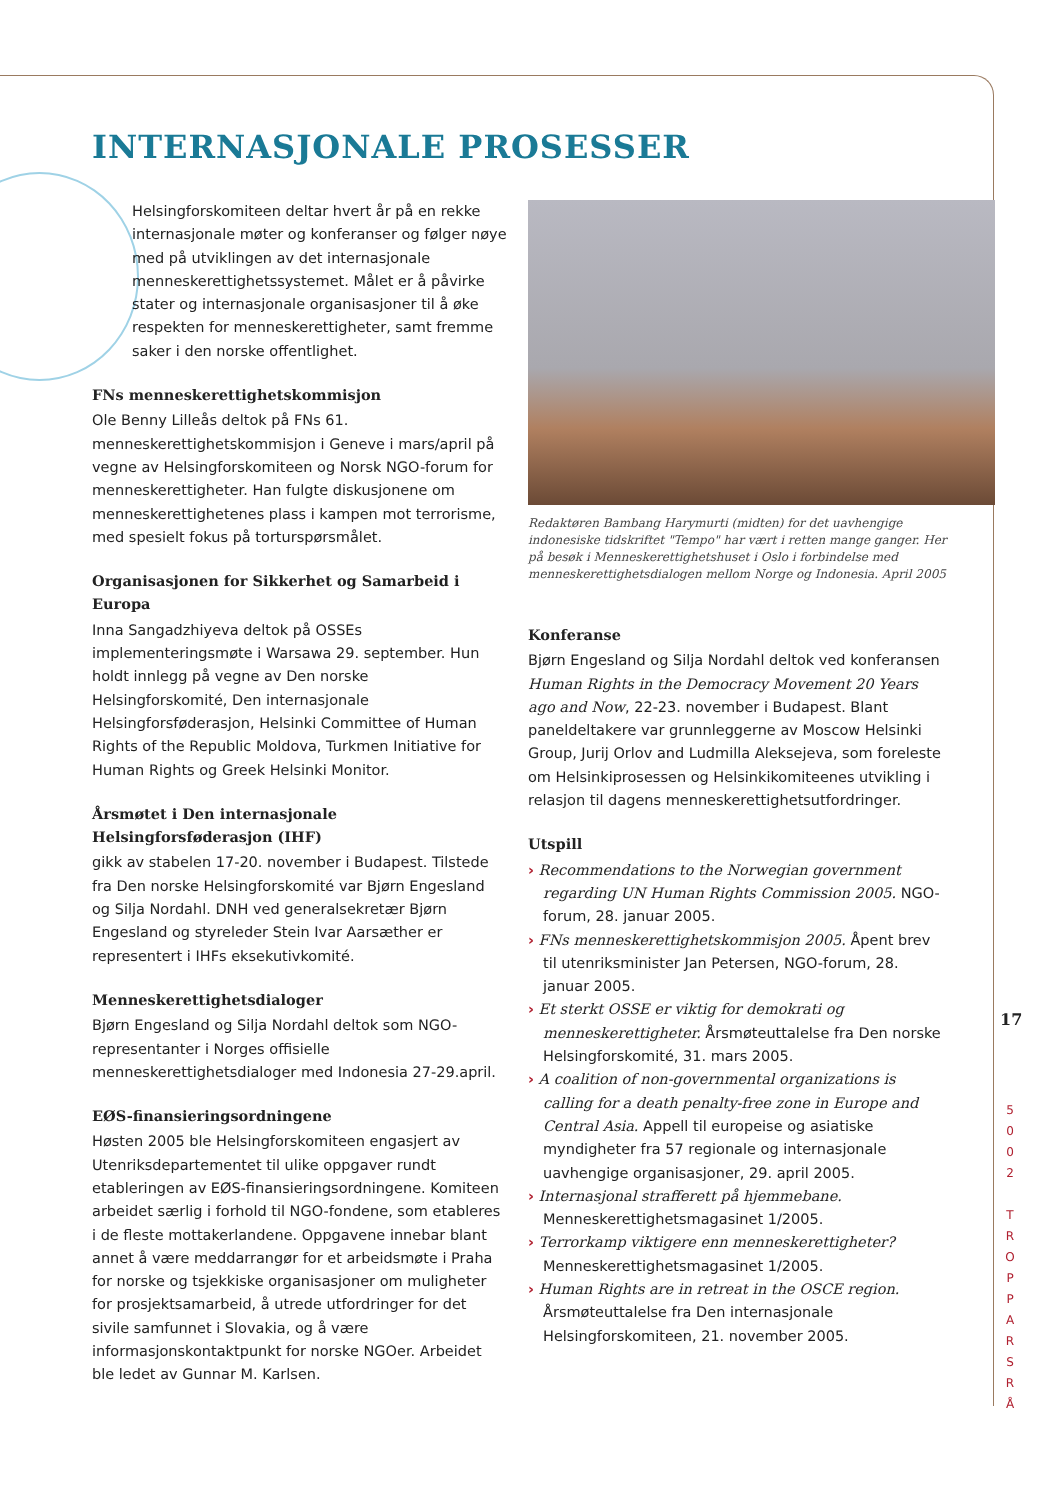INTERNASJONALE PROSESSER
Helsingforskomiteen deltar hvert år på en rekke internasjonale møter og konferanser og følger nøye med på utviklingen av det internasjonale menneskerettighetssystemet. Målet er å påvirke stater og internasjonale organisasjoner til å øke respekten for menneskerettigheter, samt fremme saker i den norske offentlighet.
FNs menneskerettighetskommisjon
Ole Benny Lilleås deltok på FNs 61. menneskerettighetskommisjon i Geneve i mars/april på vegne av Helsingforskomiteen og Norsk NGO-forum for menneskerettigheter. Han fulgte diskusjonene om menneskerettighetenes plass i kampen mot terrorisme, med spesielt fokus på torturspørsmålet.
Organisasjonen for Sikkerhet og Samarbeid i Europa
Inna Sangadzhiyeva deltok på OSSEs implementeringsmøte i Warsawa 29. september. Hun holdt innlegg på vegne av Den norske Helsingforskomité, Den internasjonale Helsingforsføderasjon, Helsinki Committee of Human Rights of the Republic Moldova, Turkmen Initiative for Human Rights og Greek Helsinki Monitor.
Årsmøtet i Den internasjonale Helsingforsføderasjon (IHF)
gikk av stabelen 17-20. november i Budapest. Tilstede fra Den norske Helsingforskomité var Bjørn Engesland og Silja Nordahl. DNH ved generalsekretær Bjørn Engesland og styreleder Stein Ivar Aarsæther er representert i IHFs eksekutivkomité.
Menneskerettighetsdialoger
Bjørn Engesland og Silja Nordahl deltok som NGO-representanter i Norges offisielle menneskerettighetsdialoger med Indonesia 27-29.april.
EØS-finansieringsordningene
Høsten 2005 ble Helsingforskomiteen engasjert av Utenriksdepartementet til ulike oppgaver rundt etableringen av EØS-finansieringsordningene. Komiteen arbeidet særlig i forhold til NGO-fondene, som etableres i de fleste mottakerlandene. Oppgavene innebar blant annet å være meddarrangør for et arbeidsmøte i Praha for norske og tsjekkiske organisasjoner om muligheter for prosjektsamarbeid, å utrede utfordringer for det sivile samfunnet i Slovakia, og å være informasjonskontaktpunkt for norske NGOer. Arbeidet ble ledet av Gunnar M. Karlsen.
Redaktøren Bambang Harymurti (midten) for det uavhengige indonesiske tidskriftet "Tempo" har vært i retten mange ganger. Her på besøk i Menneskerettighetshuset i Oslo i forbindelse med menneskerettighetsdialogen mellom Norge og Indonesia. April 2005
Konferanse
Bjørn Engesland og Silja Nordahl deltok ved konferansen Human Rights in the Democracy Movement 20 Years ago and Now, 22-23. november i Budapest. Blant paneldeltakere var grunnleggerne av Moscow Helsinki Group, Jurij Orlov and Ludmilla Aleksejeva, som foreleste om Helsinkiprosessen og Helsinkikomiteenes utvikling i relasjon til dagens menneskerettighetsutfordringer.
Utspill
› Recommendations to the Norwegian government regarding UN Human Rights Commission 2005. NGO-forum, 28. januar 2005.
› FNs menneskerettighetskommisjon 2005. Åpent brev til utenriksminister Jan Petersen, NGO-forum, 28. januar 2005.
› Et sterkt OSSE er viktig for demokrati og menneskerettigheter. Årsmøteuttalelse fra Den norske Helsingforskomité, 31. mars 2005.
› A coalition of non-governmental organizations is calling for a death penalty-free zone in Europe and Central Asia. Appell til europeise og asiatiske myndigheter fra 57 regionale og internasjonale uavhengige organisasjoner, 29. april 2005.
› Internasjonal strafferett på hjemmebane. Menneskerettighetsmagasinet 1/2005.
› Terrorkamp viktigere enn menneskerettigheter? Menneskerettighetsmagasinet 1/2005.
› Human Rights are in retreat in the OSCE region. Årsmøteuttalelse fra Den internasjonale Helsingforskomiteen, 21. november 2005.
17
5
0
0
2
T
R
O
P
P
A
R
S
R
Å